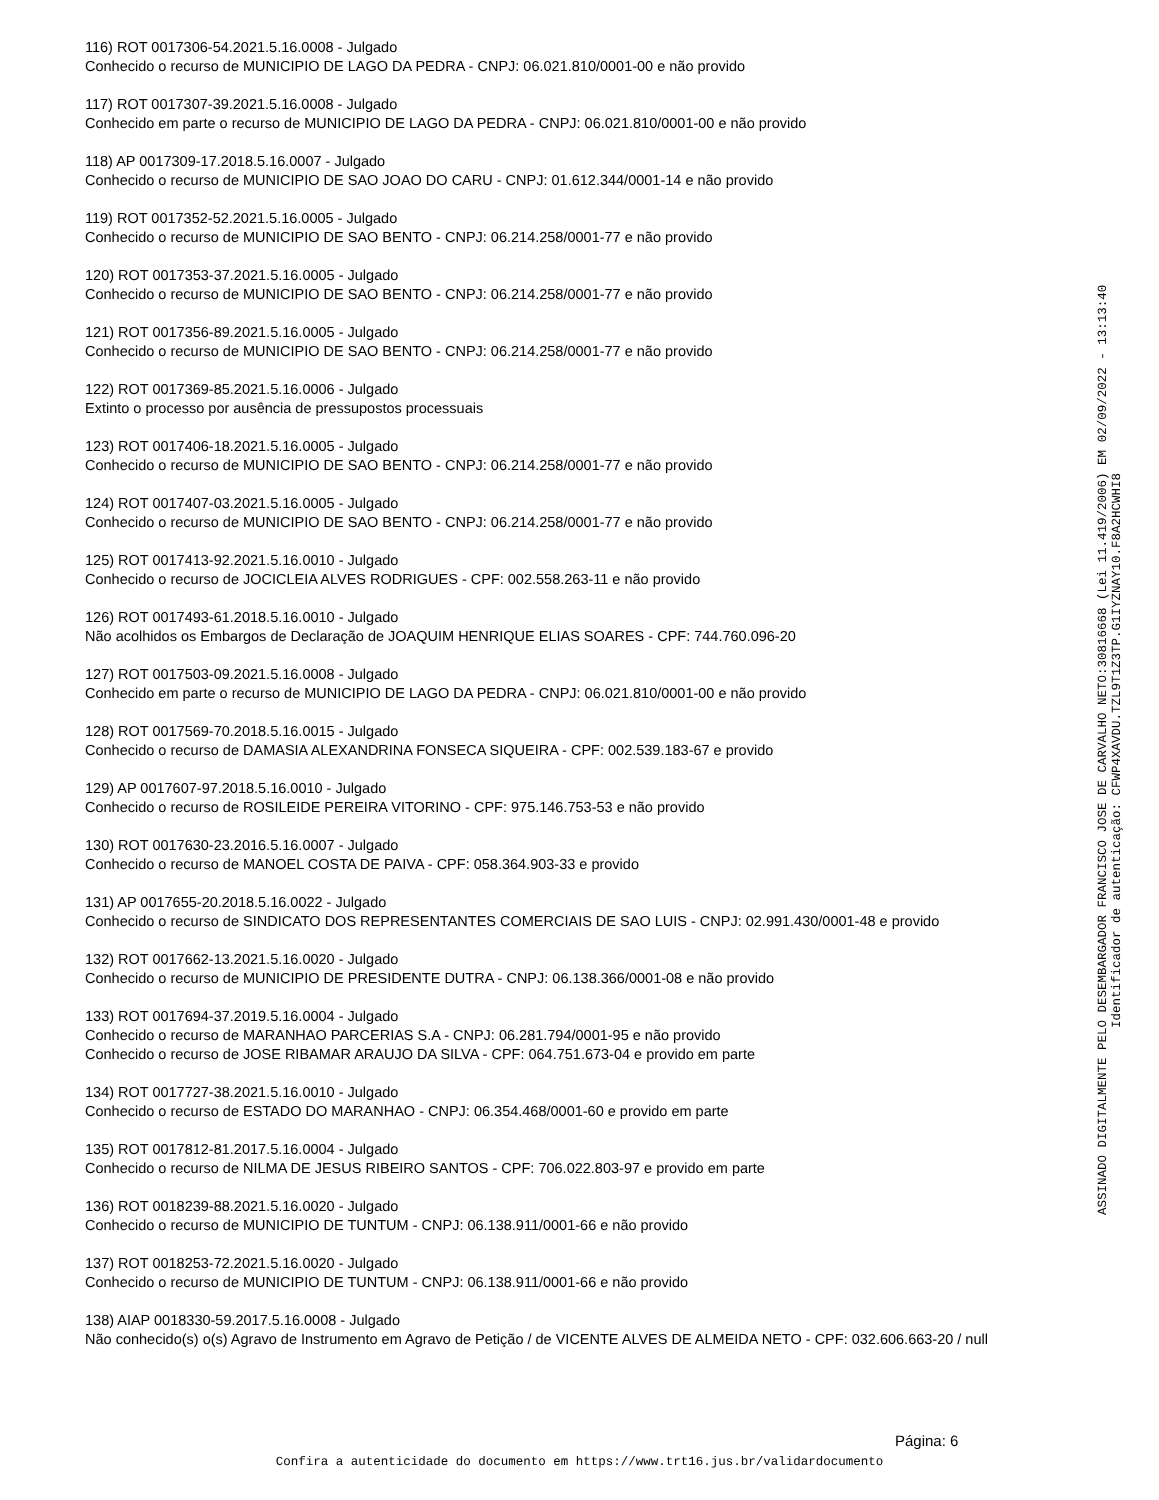116) ROT 0017306-54.2021.5.16.0008 - Julgado
Conhecido o recurso de MUNICIPIO DE LAGO DA PEDRA - CNPJ: 06.021.810/0001-00 e não provido
117) ROT 0017307-39.2021.5.16.0008 - Julgado
Conhecido em parte o recurso de MUNICIPIO DE LAGO DA PEDRA - CNPJ: 06.021.810/0001-00 e não provido
118) AP 0017309-17.2018.5.16.0007 - Julgado
Conhecido o recurso de MUNICIPIO DE SAO JOAO DO CARU - CNPJ: 01.612.344/0001-14 e não provido
119) ROT 0017352-52.2021.5.16.0005 - Julgado
Conhecido o recurso de MUNICIPIO DE SAO BENTO - CNPJ: 06.214.258/0001-77 e não provido
120) ROT 0017353-37.2021.5.16.0005 - Julgado
Conhecido o recurso de MUNICIPIO DE SAO BENTO - CNPJ: 06.214.258/0001-77 e não provido
121) ROT 0017356-89.2021.5.16.0005 - Julgado
Conhecido o recurso de MUNICIPIO DE SAO BENTO - CNPJ: 06.214.258/0001-77 e não provido
122) ROT 0017369-85.2021.5.16.0006 - Julgado
Extinto o processo por ausência de pressupostos processuais
123) ROT 0017406-18.2021.5.16.0005 - Julgado
Conhecido o recurso de MUNICIPIO DE SAO BENTO - CNPJ: 06.214.258/0001-77 e não provido
124) ROT 0017407-03.2021.5.16.0005 - Julgado
Conhecido o recurso de MUNICIPIO DE SAO BENTO - CNPJ: 06.214.258/0001-77 e não provido
125) ROT 0017413-92.2021.5.16.0010 - Julgado
Conhecido o recurso de JOCICLEIA ALVES RODRIGUES - CPF: 002.558.263-11 e não provido
126) ROT 0017493-61.2018.5.16.0010 - Julgado
Não acolhidos os Embargos de Declaração de JOAQUIM HENRIQUE ELIAS SOARES - CPF: 744.760.096-20
127) ROT 0017503-09.2021.5.16.0008 - Julgado
Conhecido em parte o recurso de MUNICIPIO DE LAGO DA PEDRA - CNPJ: 06.021.810/0001-00 e não provido
128) ROT 0017569-70.2018.5.16.0015 - Julgado
Conhecido o recurso de DAMASIA ALEXANDRINA FONSECA SIQUEIRA - CPF: 002.539.183-67 e provido
129) AP 0017607-97.2018.5.16.0010 - Julgado
Conhecido o recurso de ROSILEIDE PEREIRA VITORINO - CPF: 975.146.753-53 e não provido
130) ROT 0017630-23.2016.5.16.0007 - Julgado
Conhecido o recurso de MANOEL COSTA DE PAIVA - CPF: 058.364.903-33 e provido
131) AP 0017655-20.2018.5.16.0022 - Julgado
Conhecido o recurso de SINDICATO DOS REPRESENTANTES COMERCIAIS DE SAO LUIS - CNPJ: 02.991.430/0001-48 e provido
132) ROT 0017662-13.2021.5.16.0020 - Julgado
Conhecido o recurso de MUNICIPIO DE PRESIDENTE DUTRA - CNPJ: 06.138.366/0001-08 e não provido
133) ROT 0017694-37.2019.5.16.0004 - Julgado
Conhecido o recurso de MARANHAO PARCERIAS S.A - CNPJ: 06.281.794/0001-95 e não provido
Conhecido o recurso de JOSE RIBAMAR ARAUJO DA SILVA - CPF: 064.751.673-04 e provido em parte
134) ROT 0017727-38.2021.5.16.0010 - Julgado
Conhecido o recurso de ESTADO DO MARANHAO - CNPJ: 06.354.468/0001-60 e provido em parte
135) ROT 0017812-81.2017.5.16.0004 - Julgado
Conhecido o recurso de NILMA DE JESUS RIBEIRO SANTOS - CPF: 706.022.803-97 e provido em parte
136) ROT 0018239-88.2021.5.16.0020 - Julgado
Conhecido o recurso de MUNICIPIO DE TUNTUM - CNPJ: 06.138.911/0001-66 e não provido
137) ROT 0018253-72.2021.5.16.0020 - Julgado
Conhecido o recurso de MUNICIPIO DE TUNTUM - CNPJ: 06.138.911/0001-66 e não provido
138) AIAP 0018330-59.2017.5.16.0008 - Julgado
Não conhecido(s) o(s) Agravo de Instrumento em Agravo de Petição / de VICENTE ALVES DE ALMEIDA NETO - CPF: 032.606.663-20 / null
ASSINADO DIGITALMENTE PELO DESEMBARGADOR FRANCISCO JOSE DE CARVALHO NETO:30816668 (Lei 11.419/2006) EM 02/09/2022 - 13:13:40
Identificador de autenticação: CFWP4XAVDU.TZL9T1Z3TP.G1IYZNAY10.F8A2HCWHI8
Página: 6
Confira a autenticidade do documento em https://www.trt16.jus.br/validardocumento